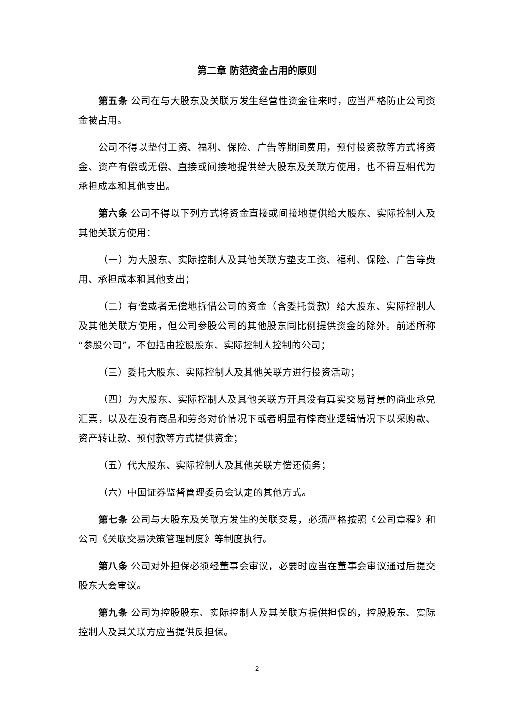第二章 防范资金占用的原则
第五条 公司在与大股东及关联方发生经营性资金往来时，应当严格防止公司资金被占用。
公司不得以垫付工资、福利、保险、广告等期间费用，预付投资款等方式将资金、资产有偿或无偿、直接或间接地提供给大股东及关联方使用，也不得互相代为承担成本和其他支出。
第六条 公司不得以下列方式将资金直接或间接地提供给大股东、实际控制人及其他关联方使用：
（一）为大股东、实际控制人及其他关联方垫支工资、福利、保险、广告等费用、承担成本和其他支出；
（二）有偿或者无偿地拆借公司的资金（含委托贷款）给大股东、实际控制人及其他关联方使用，但公司参股公司的其他股东同比例提供资金的除外。前述所称“参股公司”，不包括由控股股东、实际控制人控制的公司；
（三）委托大股东、实际控制人及其他关联方进行投资活动；
（四）为大股东、实际控制人及其他关联方开具没有真实交易背景的商业承兑汇票，以及在没有商品和劳务对价情况下或者明显有悖商业逻辑情况下以采购款、资产转让款、预付款等方式提供资金；
（五）代大股东、实际控制人及其他关联方偿还债务；
（六）中国证券监督管理委员会认定的其他方式。
第七条 公司与大股东及关联方发生的关联交易，必须严格按照《公司章程》和公司《关联交易决策管理制度》等制度执行。
第八条 公司对外担保必须经董事会审议，必要时应当在董事会审议通过后提交股东大会审议。
第九条 公司为控股股东、实际控制人及其关联方提供担保的，控股股东、实际控制人及其关联方应当提供反担保。
2